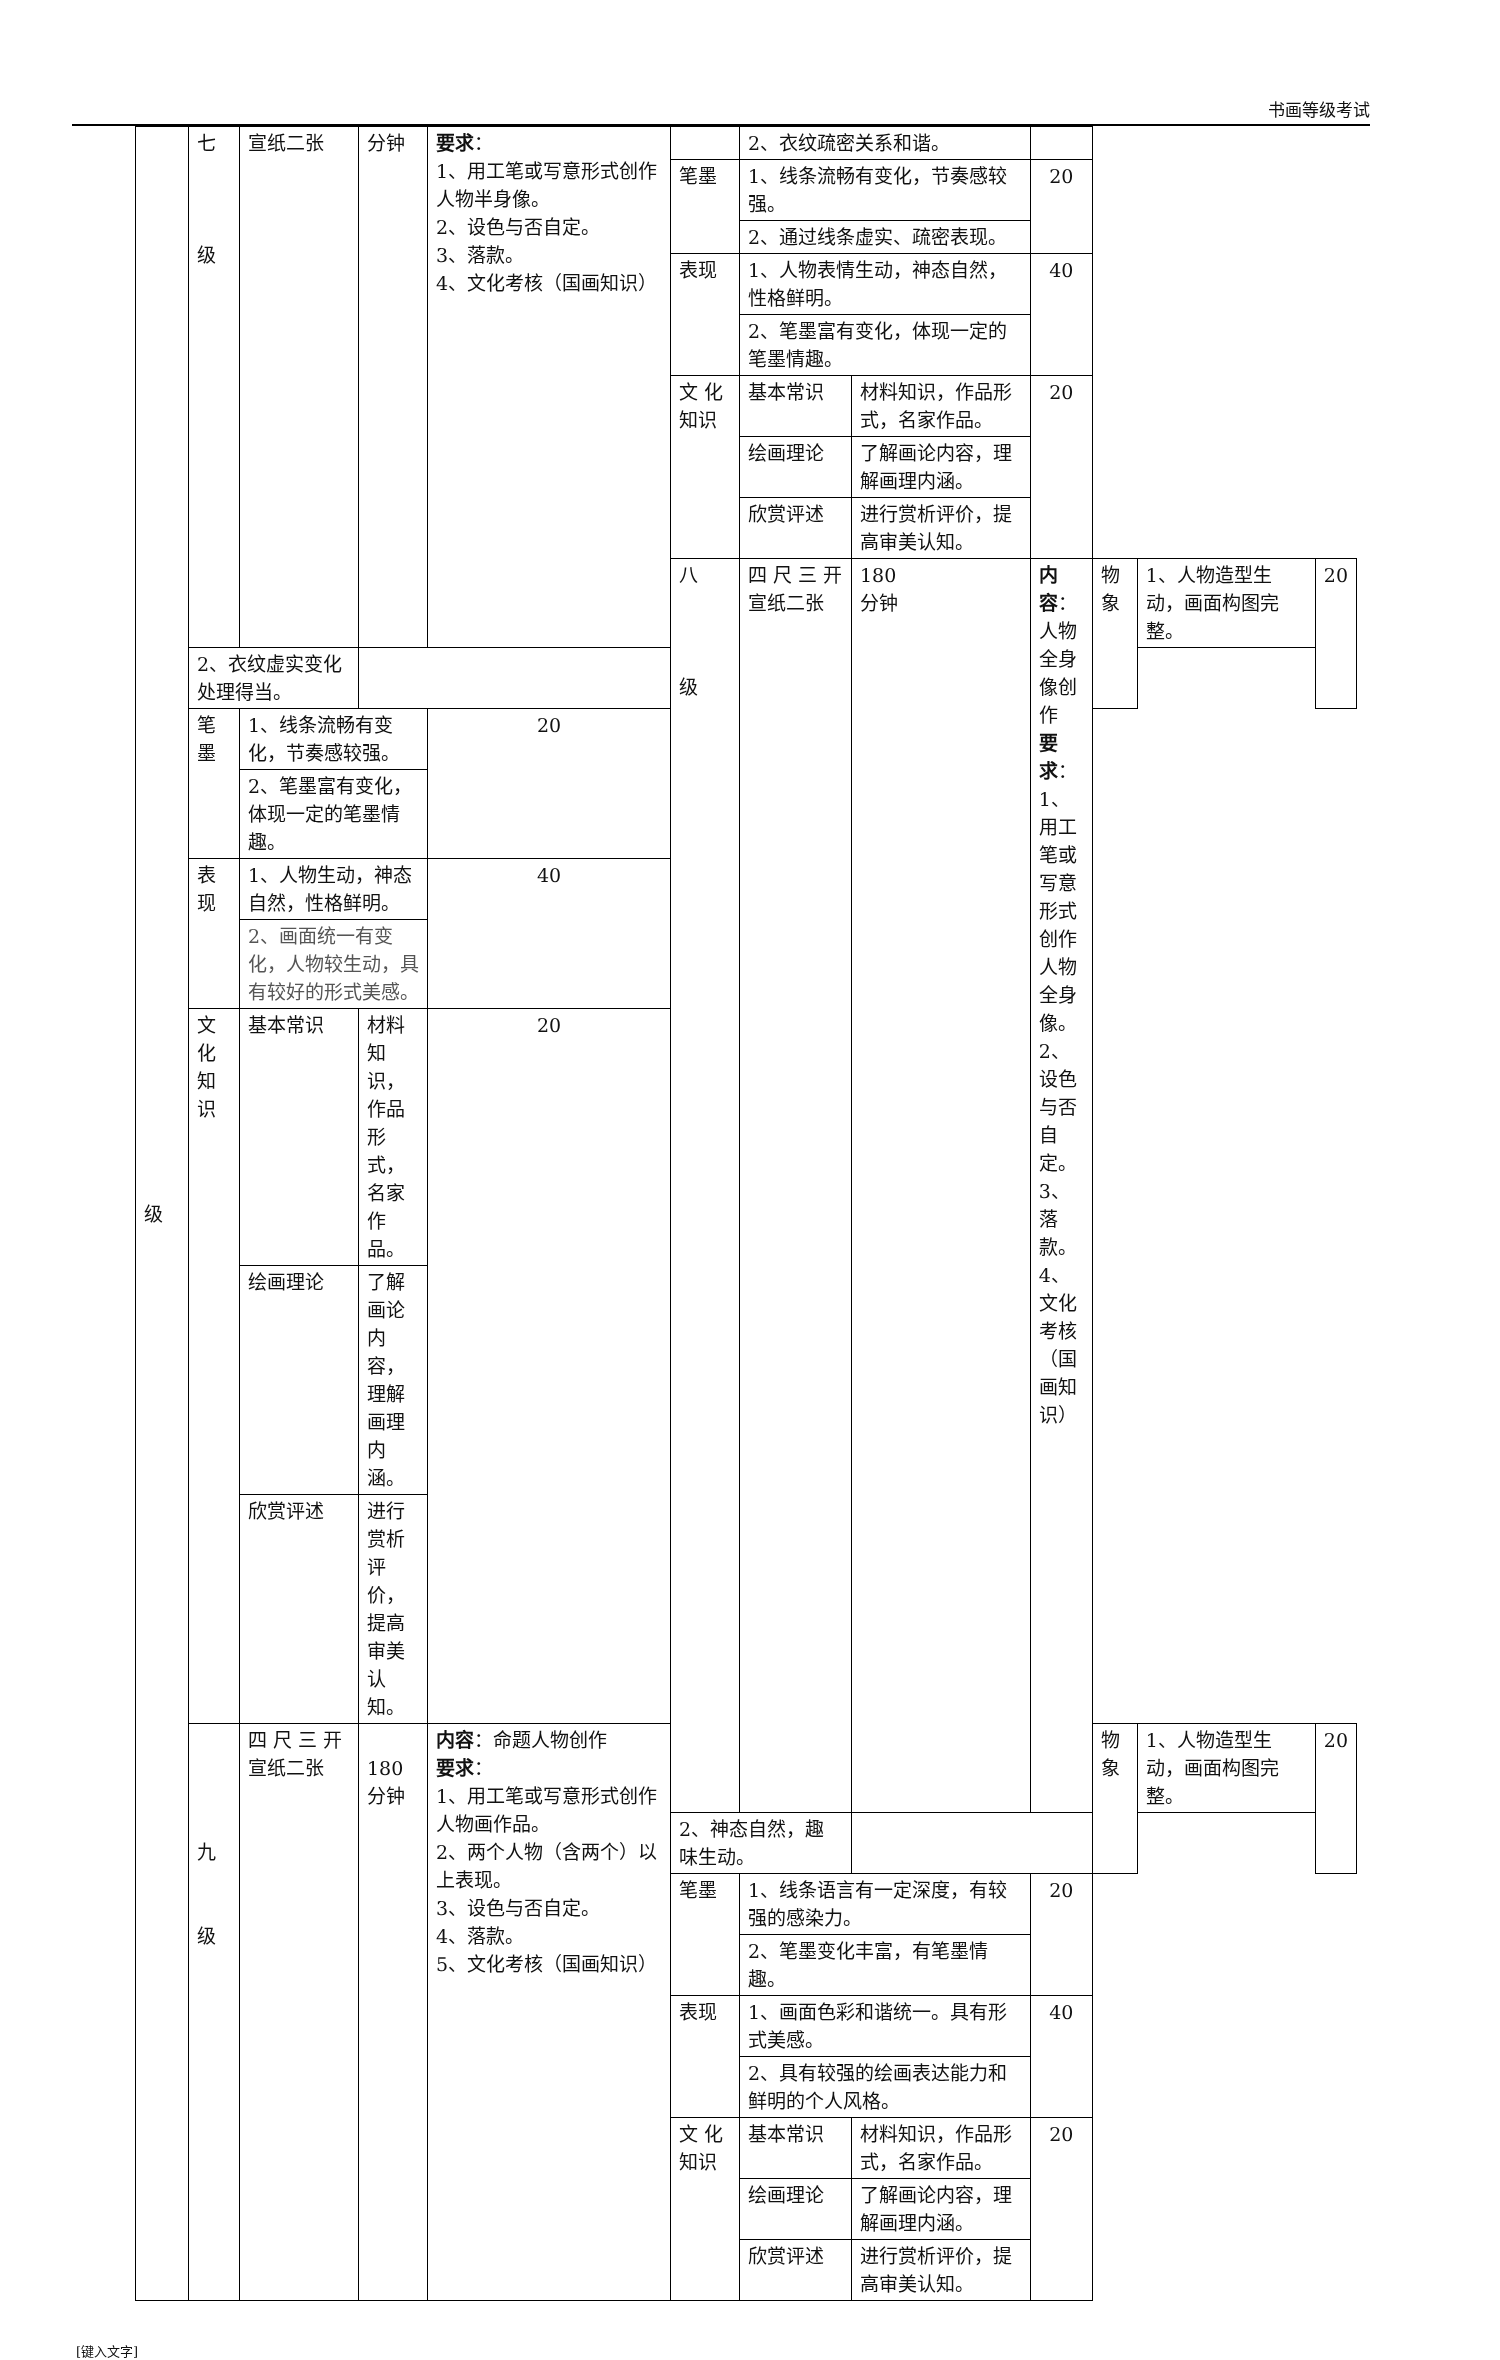书画等级考试
| 级 | 七 级 | 宣纸二张 | 分钟 | 要求 ： 1、用工笔或写意形式创作人物半身像。 2、设色与否自定。 3、落款。 4、文化考核（国画知识） | | 2、衣纹疏密关系和谐。 | | | | | |
| | | | | | 笔墨 | 1、线条流畅有变化，节奏感较强。 | | 20 | | | |
| | | | | | | 2、通过线条虚实、疏密表现。 | | | | | |
| | | | | | 表现 | 1、人物表情生动，神态自然，性格鲜明。 | | 40 | | | |
| | | | | | | 2、笔墨富有变化，体现一定的笔墨情趣。 | | | | | |
| | | | | | 文 化 知识 | 基本常识 | 材料知识，作品形式，名家作品。 | 20 | | | |
| | | | | | | 绘画理论 | 了解画论内容，理解画理内涵。 | | | | |
| | | | | | | 欣赏评述 | 进行赏析评价，提高审美认知。 | | | | |
| | | | | | 八 级 | 四 尺 三 开 宣纸二张 | 180 分钟 | 内容 ：人物全身像创作 要求 ： 1、用工笔或写意形式创作人物全身像。 2、设色与否自定。 3、落款。 4、文化考核（国画知识） | 物象 | 1、人物造型生动，画面构图完整。 | 20 |
| | 2、衣纹虚实变化处理得当。 | | | | | | | | | | |
| | 笔墨 | 1、线条流畅有变化，节奏感较强。 | | 20 | | | | | | | |
| | | 2、笔墨富有变化，体现一定的笔墨情趣。 | | | | | | | | | |
| | 表现 | 1、人物生动，神态自然，性格鲜明。 | | 40 | | | | | | | |
| | | 2、画面统一有变化，人物较生动，具有较好的形式美感。 | | | | | | | | | |
| | 文 化 知识 | 基本常识 | 材料知识，作品形式，名家作品。 | 20 | | | | | | | |
| | | 绘画理论 | 了解画论内容，理解画理内涵。 | | | | | | | | |
| | | 欣赏评述 | 进行赏析评价，提高审美认知。 | | | | | | | | |
| | 九 级 | 四 尺 三 开 宣纸二张 | 180 分钟 | 内容 ：命题人物创作 要求 ： 1、用工笔或写意形式创作人物画作品。 2、两个人物（含两个）以上表现。 3、设色与否自定。 4、落款。 5、文化考核（国画知识） | | | | | 物象 | 1、人物造型生动，画面构图完整。 | 20 |
| | | | | | 2、神态自然，趣味生动。 | | | | | | |
| | | | | | 笔墨 | 1、线条语言有一定深度，有较强的感染力。 | | 20 | | | |
| | | | | | | 2、笔墨变化丰富，有笔墨情趣。 | | | | | |
| | | | | | 表现 | 1、画面色彩和谐统一。具有形式美感。 | | 40 | | | |
| | | | | | | 2、具有较强的绘画表达能力和鲜明的个人风格。 | | | | | |
| | | | | | 文 化 知识 | 基本常识 | 材料知识，作品形式，名家作品。 | 20 | | | |
| | | | | | | 绘画理论 | 了解画论内容，理解画理内涵。 | | | | |
| | | | | | | 欣赏评述 | 进行赏析评价，提高审美认知。 | | | | |
[键入文字]